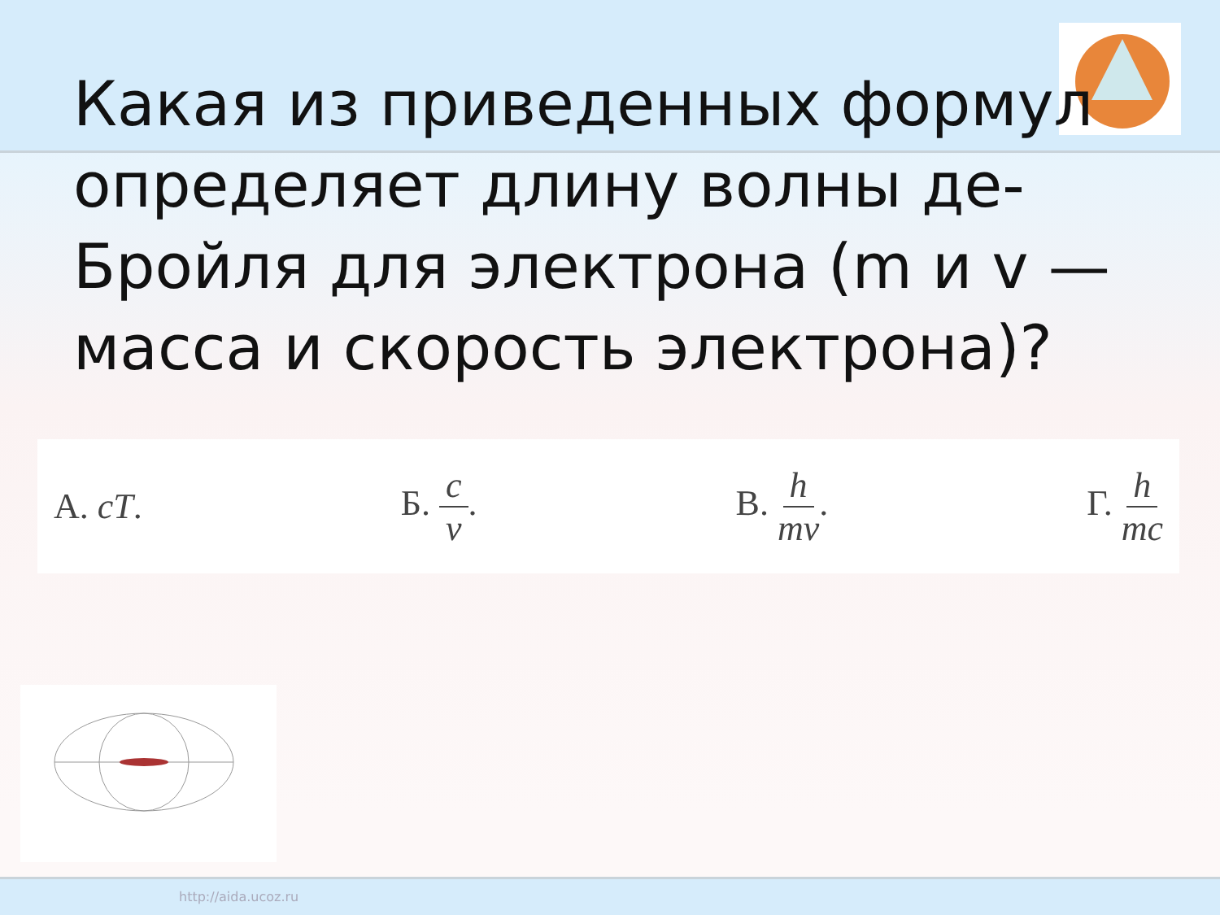Какая из приведенных формул определяет длину волны де-Бройля для электрона (m и v — масса и скорость электрона)?
А. cT. Б. c v. В. h mv. Г. h mc
http://aida.ucoz.ru